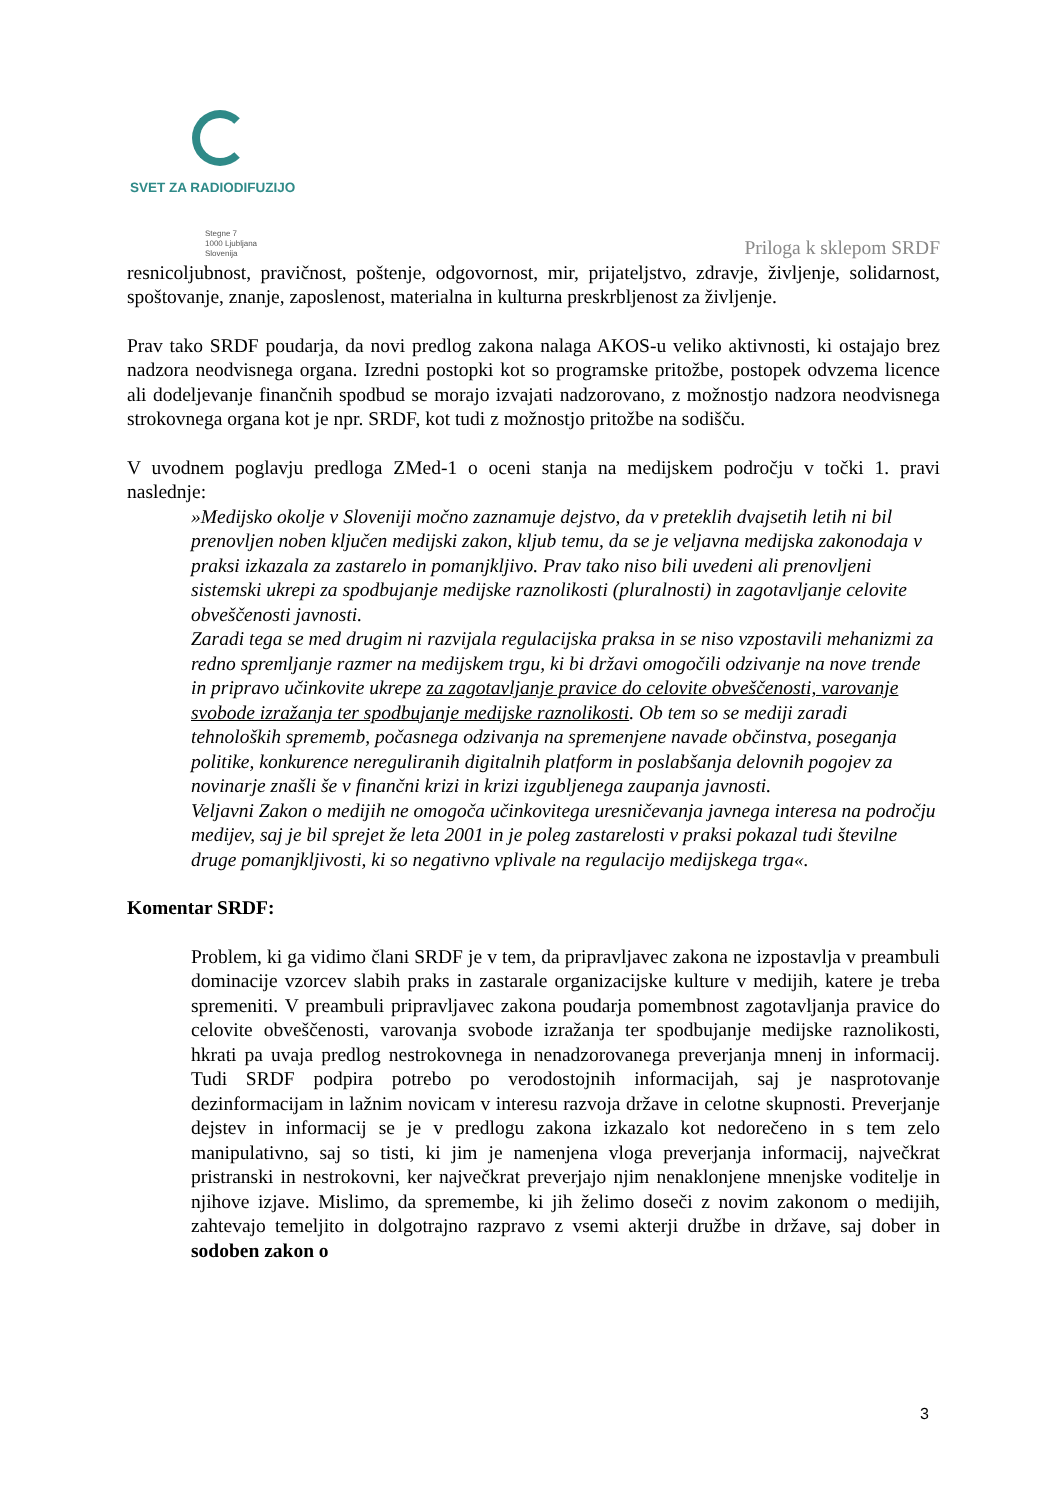SVET ZA RADIODIFUZIJO
Stegne 7
1000 Ljubljana
Slovenija
Priloga k sklepom SRDF
resnicoljubnost, pravičnost, poštenje, odgovornost, mir, prijateljstvo, zdravje, življenje, solidarnost, spoštovanje, znanje, zaposlenost, materialna in kulturna preskrbljenost za življenje.
Prav tako SRDF poudarja, da novi predlog zakona nalaga AKOS-u veliko aktivnosti, ki ostajajo brez nadzora neodvisnega organa. Izredni postopki kot so programske pritožbe, postopek odvzema licence ali dodeljevanje finančnih spodbud se morajo izvajati nadzorovano, z možnostjo nadzora neodvisnega strokovnega organa kot je npr. SRDF, kot tudi z možnostjo pritožbe na sodišču.
V uvodnem poglavju predloga ZMed-1 o oceni stanja na medijskem področju v točki 1. pravi naslednje:
»Medijsko okolje v Sloveniji močno zaznamuje dejstvo, da v preteklih dvajsetih letih ni bil prenovljen noben ključen medijski zakon, kljub temu, da se je veljavna medijska zakonodaja v praksi izkazala za zastarelo in pomanjkljivo. Prav tako niso bili uvedeni ali prenovljeni sistemski ukrepi za spodbujanje medijske raznolikosti (pluralnosti) in zagotavljanje celovite obveščenosti javnosti.
Zaradi tega se med drugim ni razvijala regulacijska praksa in se niso vzpostavili mehanizmi za redno spremljanje razmer na medijskem trgu, ki bi državi omogočili odzivanje na nove trende in pripravo učinkovite ukrepe za zagotavljanje pravice do celovite obveščenosti, varovanje svobode izražanja ter spodbujanje medijske raznolikosti. Ob tem so se mediji zaradi tehnoloških sprememb, počasnega odzivanja na spremenjene navade občinstva, poseganja politike, konkurence nereguliranih digitalnih platform in poslabšanja delovnih pogojev za novinarje znašli še v finančni krizi in krizi izgubljenega zaupanja javnosti.
Veljavni Zakon o medijih ne omogoča učinkovitega uresničevanja javnega interesa na področju medijev, saj je bil sprejet že leta 2001 in je poleg zastarelosti v praksi pokazal tudi številne druge pomanjkljivosti, ki so negativno vplivale na regulacijo medijskega trga«.
Komentar SRDF:
Problem, ki ga vidimo člani SRDF je v tem, da pripravljavec zakona ne izpostavlja v preambuli dominacije vzorcev slabih praks in zastarale organizacijske kulture v medijih, katere je treba spremeniti. V preambuli pripravljavec zakona poudarja pomembnost zagotavljanja pravice do celovite obveščenosti, varovanja svobode izražanja ter spodbujanje medijske raznolikosti, hkrati pa uvaja predlog nestrokovnega in nenadzorovanega preverjanja mnenj in informacij. Tudi SRDF podpira potrebo po verodostojnih informacijah, saj je nasprotovanje dezinformacijam in lažnim novicam v interesu razvoja države in celotne skupnosti. Preverjanje dejstev in informacij se je v predlogu zakona izkazalo kot nedorečeno in s tem zelo manipulativno, saj so tisti, ki jim je namenjena vloga preverjanja informacij, največkrat pristranski in nestrokovni, ker največkrat preverjajo njim nenaklonjene mnenjske voditelje in njihove izjave. Mislimo, da spremembe, ki jih želimo doseči z novim zakonom o medijih, zahtevajo temeljito in dolgotrajno razpravo z vsemi akterji družbe in države, saj dober in sodoben zakon o
3